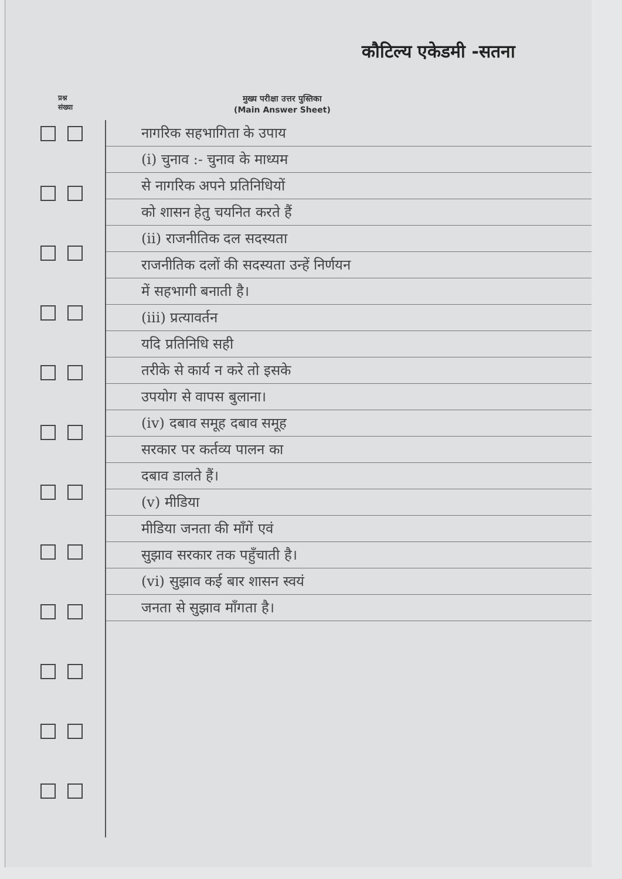कौटिल्य एकेडमी -सतना
प्रश्न
संख्या
मुख्य परीक्षा उत्तर पुस्तिका
(Main Answer Sheet)
नागरिक सहभागिता के उपाय
(i) चुनाव :- चुनाव के माध्यम
से नागरिक अपने प्रतिनिधियों
को शासन हेतु चयनित करते हैं
(ii) राजनीतिक दल सदस्यता
राजनीतिक दलों की सदस्यता उन्हें निर्णयन
में सहभागी बनाती है।
(iii) प्रत्यावर्तन
यदि प्रतिनिधि सही
तरीके से कार्य न करे तो इसके
उपयोग से वापस बुलाना।
(iv) दबाव समूह दबाव समूह
सरकार पर कर्तव्य पालन का
दबाव डालते हैं।
(v) मीडिया
मीडिया जनता की माँगें एवं
सुझाव सरकार तक पहुँचाती है।
(vi) सुझाव कई बार शासन स्वयं
जनता से सुझाव माँगता है।